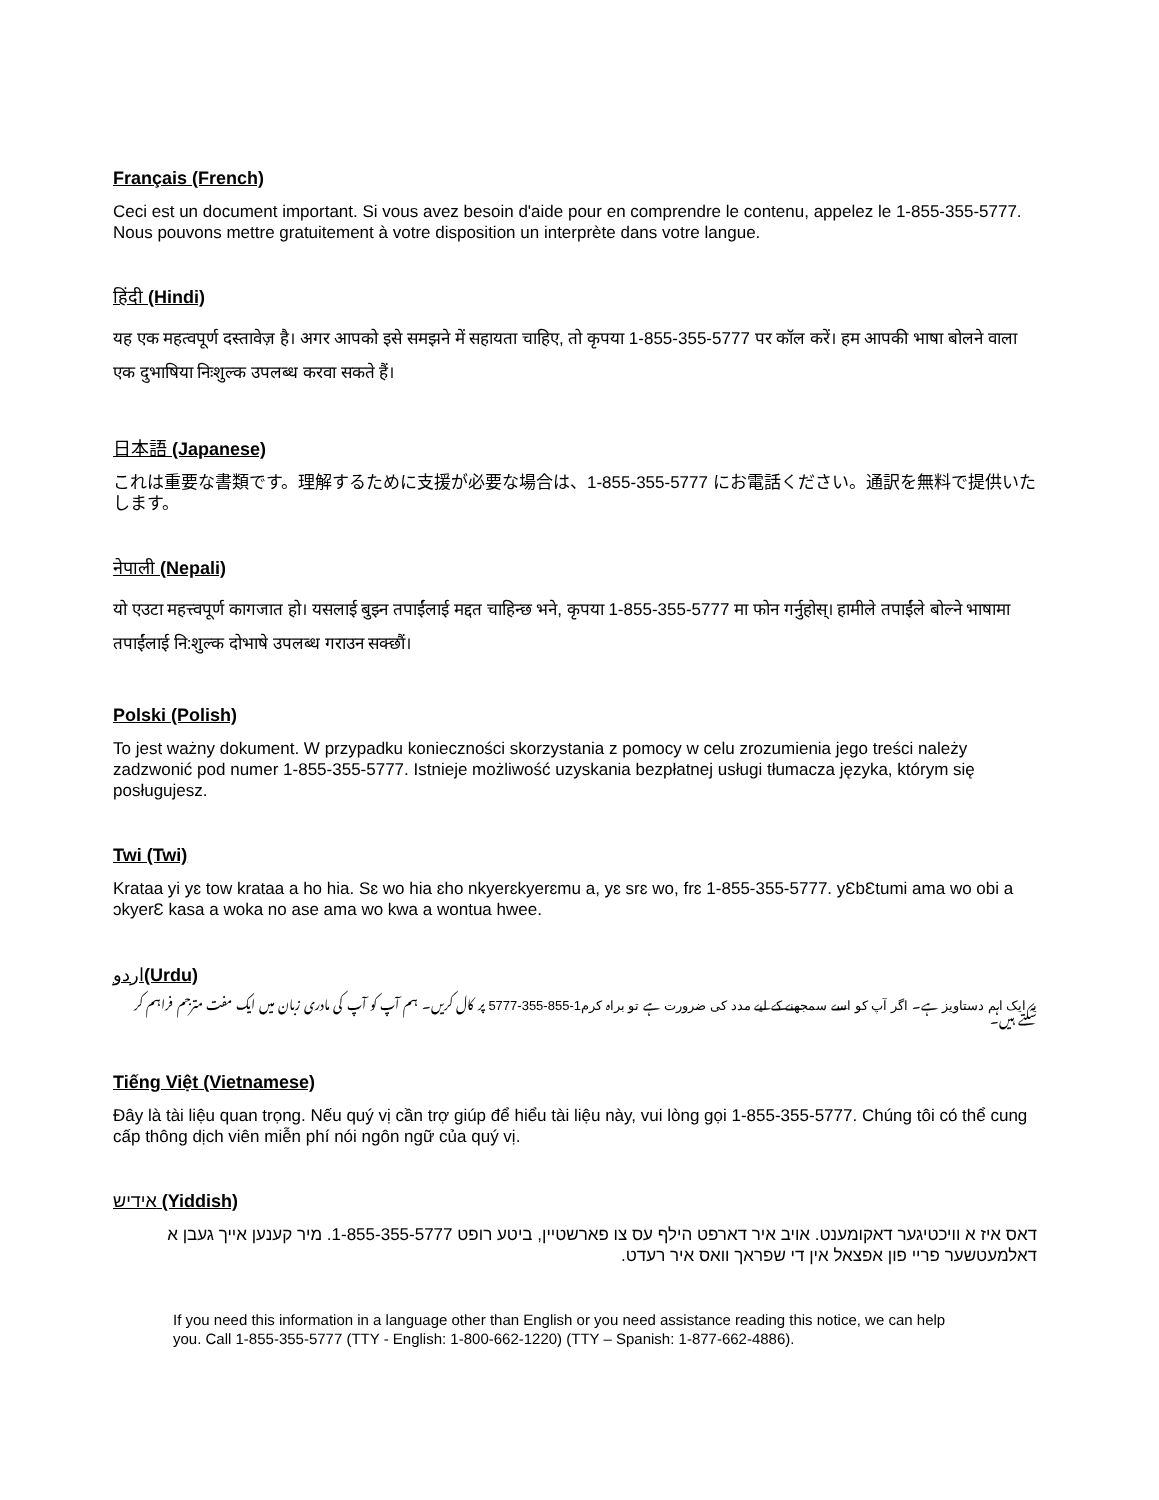Français (French)
Ceci est un document important. Si vous avez besoin d'aide pour en comprendre le contenu, appelez le 1-855-355-5777. Nous pouvons mettre gratuitement à votre disposition un interprète dans votre langue.
हिंदी (Hindi)
यह एक महत्वपूर्ण दस्तावेज़ है। अगर आपको इसे समझने में सहायता चाहिए, तो कृपया 1-855-355-5777 पर कॉल करें। हम आपकी भाषा बोलने वाला एक दुभाषिया निःशुल्क उपलब्ध करवा सकते हैं।
日本語 (Japanese)
これは重要な書類です。理解するために支援が必要な場合は、1-855-355-5777 にお電話ください。通訳を無料で提供いたします。
नेपाली (Nepali)
यो एउटा महत्त्वपूर्ण कागजात हो। यसलाई बुझ्न तपाईंलाई मद्दत चाहिन्छ भने, कृपया 1-855-355-5777 मा फोन गर्नुहोस्। हामीले तपाईंले बोल्ने भाषामा तपाईंलाई नि:शुल्क दोभाषे उपलब्ध गराउन सक्छौं।
Polski (Polish)
To jest ważny dokument. W przypadku konieczności skorzystania z pomocy w celu zrozumienia jego treści należy zadzwonić pod numer 1-855-355-5777. Istnieje możliwość uzyskania bezpłatnej usługi tłumacza języka, którym się posługujesz.
Twi (Twi)
Krataa yi yɛ tow krataa a ho hia. Sɛ wo hia ɛho nkyerɛkyerɛmu a, yɛ srɛ wo, frɛ 1-855-355-5777. yƐbƐtumi ama wo obi a ɔkyerƐ kasa a woka no ase ama wo kwa a wontua hwee.
اردو(Urdu)
یہ ایک اہم دستاویز ہے۔ اگر آپ کو اسے سمجھنے کے لیے مدد کی ضرورت ہے تو براہ کرم1-855-355-5777 پر کال کریں۔ ہم آپ کو آپ کی مادری زبان میں ایک مفت مترجم فراہم کر سکتے ہیں۔
Tiếng Việt (Vietnamese)
Đây là tài liệu quan trọng. Nếu quý vị cần trợ giúp để hiểu tài liệu này, vui lòng gọi 1-855-355-5777. Chúng tôi có thể cung cấp thông dịch viên miễn phí nói ngôn ngữ của quý vị.
אידיש (Yiddish)
דאס איז א וויכטיגער דאקומענט. אויב איר דארפט הילף עס צו פארשטיין, ביטע רופט 1-855-355-5777. מיר קענען אייך געבן א דאלמעטשער פריי פון אפצאל אין די שפראך וואס איר רעדט.
If you need this information in a language other than English or you need assistance reading this notice, we can help you. Call 1-855-355-5777 (TTY - English: 1-800-662-1220) (TTY – Spanish: 1-877-662-4886).